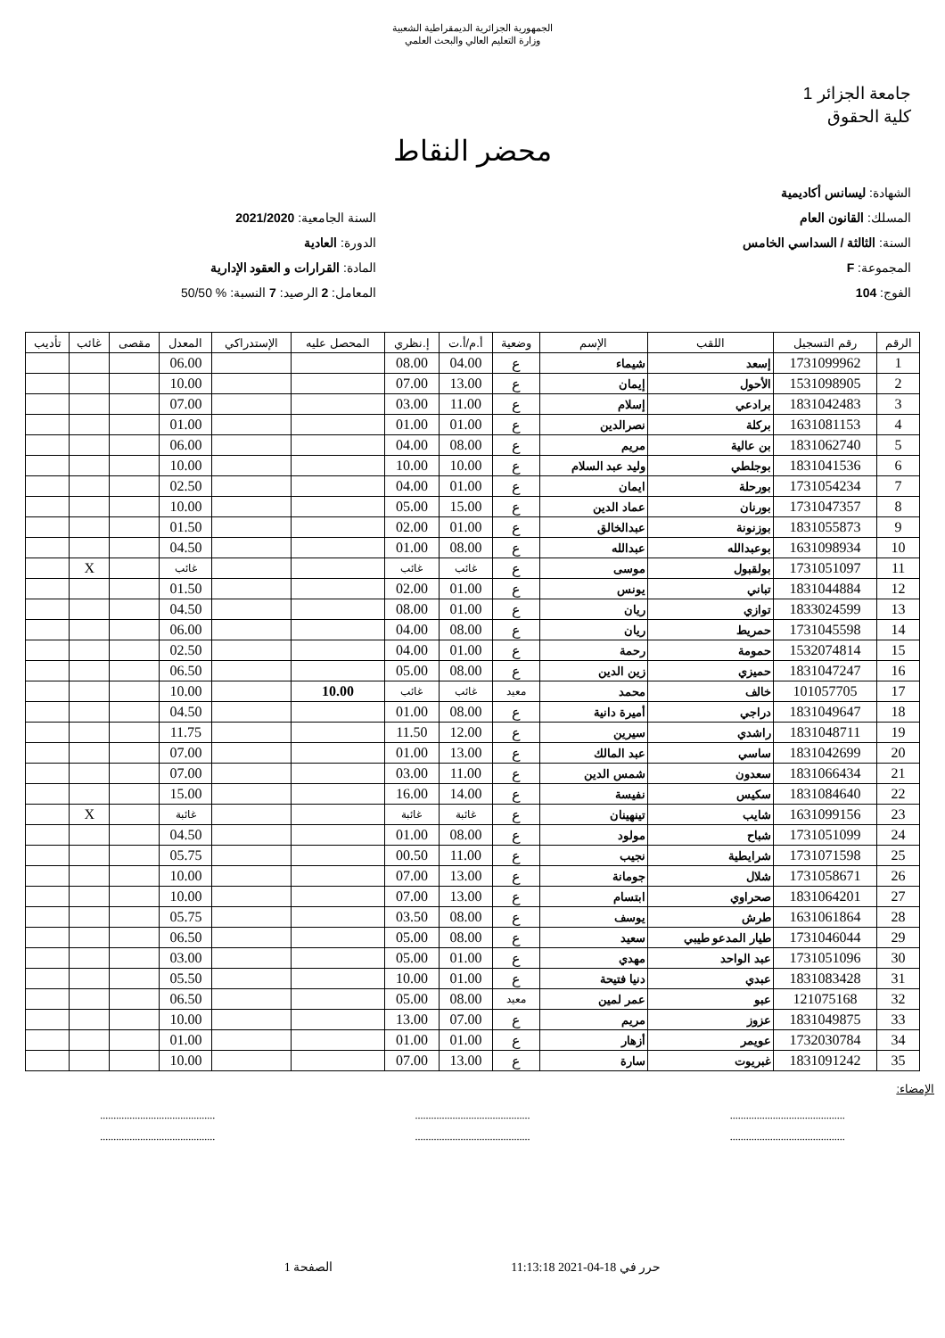الجمهورية الجزائرية الديمقراطية الشعبية
وزارة التعليم العالي والبحث العلمي
جامعة الجزائر 1
كلية الحقوق
محضر النقاط
الشهادة: ليسانس أكاديمية
المسلك: القانون العام
السنة: الثالثة / السداسي الخامس
المجموعة: F
الفوج: 104
السنة الجامعية: 2021/2020
الدورة: العادية
المادة: القرارات و العقود الإدارية
المعامل: 2 الرصيد: 7 النسبة: % 50/50
| الرقم | رقم التسجيل | اللقب | الإسم | وضعية | أ.م/أ.ت | إ.نظري | المحصل عليه | الإستدراكي | المعدل | مقصى | غائب | تأديب |
| --- | --- | --- | --- | --- | --- | --- | --- | --- | --- | --- | --- | --- |
| 1 | 1731099962 | إسعد | شيماء | ع | 04.00 | 08.00 | | | 06.00 | | | |
| 2 | 1531098905 | الأحول | إيمان | ع | 13.00 | 07.00 | | | 10.00 | | | |
| 3 | 1831042483 | برادعي | إسلام | ع | 11.00 | 03.00 | | | 07.00 | | | |
| 4 | 1631081153 | بركلة | نصرالدين | ع | 01.00 | 01.00 | | | 01.00 | | | |
| 5 | 1831062740 | بن عالية | مريم | ع | 08.00 | 04.00 | | | 06.00 | | | |
| 6 | 1831041536 | بوجلطي | وليد عبد السلام | ع | 10.00 | 10.00 | | | 10.00 | | | |
| 7 | 1731054234 | بورحلة | ايمان | ع | 01.00 | 04.00 | | | 02.50 | | | |
| 8 | 1731047357 | بورنان | عماد الدين | ع | 15.00 | 05.00 | | | 10.00 | | | |
| 9 | 1831055873 | بوزنونة | عبدالخالق | ع | 01.00 | 02.00 | | | 01.50 | | | |
| 10 | 1631098934 | بوعبدالله | عبدالله | ع | 08.00 | 01.00 | | | 04.50 | | | |
| 11 | 1731051097 | بولقبول | موسى | ع | غائب | غائب | | | غائب | | X | |
| 12 | 1831044884 | تباني | يونس | ع | 01.00 | 02.00 | | | 01.50 | | | |
| 13 | 1833024599 | توازي | ريان | ع | 01.00 | 08.00 | | | 04.50 | | | |
| 14 | 1731045598 | حمريط | ريان | ع | 08.00 | 04.00 | | | 06.00 | | | |
| 15 | 1532074814 | حمومة | رحمة | ع | 01.00 | 04.00 | | | 02.50 | | | |
| 16 | 1831047247 | حميزي | زين الدين | ع | 08.00 | 05.00 | | | 06.50 | | | |
| 17 | 101057705 | خالف | محمد | معيد | غائب | غائب | 10.00 | | 10.00 | | | |
| 18 | 1831049647 | دراجي | أميرة دانية | ع | 08.00 | 01.00 | | | 04.50 | | | |
| 19 | 1831048711 | راشدي | سيرين | ع | 12.00 | 11.50 | | | 11.75 | | | |
| 20 | 1831042699 | ساسي | عبد المالك | ع | 13.00 | 01.00 | | | 07.00 | | | |
| 21 | 1831066434 | سعدون | شمس الدين | ع | 11.00 | 03.00 | | | 07.00 | | | |
| 22 | 1831084640 | سكيس | نفيسة | ع | 14.00 | 16.00 | | | 15.00 | | | |
| 23 | 1631099156 | شايب | تينهينان | ع | غائبة | غائبة | | | غائبة | | X | |
| 24 | 1731051099 | شباح | مولود | ع | 08.00 | 01.00 | | | 04.50 | | | |
| 25 | 1731071598 | شرايطية | نجيب | ع | 11.00 | 00.50 | | | 05.75 | | | |
| 26 | 1731058671 | شلال | جومانة | ع | 13.00 | 07.00 | | | 10.00 | | | |
| 27 | 1831064201 | صحراوي | ابتسام | ع | 13.00 | 07.00 | | | 10.00 | | | |
| 28 | 1631061864 | طرش | يوسف | ع | 08.00 | 03.50 | | | 05.75 | | | |
| 29 | 1731046044 | طيار المدعو طيبي | سعيد | ع | 08.00 | 05.00 | | | 06.50 | | | |
| 30 | 1731051096 | عبد الواحد | مهدي | ع | 01.00 | 05.00 | | | 03.00 | | | |
| 31 | 1831083428 | عبدي | دنيا فتيحة | ع | 01.00 | 10.00 | | | 05.50 | | | |
| 32 | 121075168 | عبو | عمر لمين | معيد | 08.00 | 05.00 | | | 06.50 | | | |
| 33 | 1831049875 | عزوز | مريم | ع | 07.00 | 13.00 | | | 10.00 | | | |
| 34 | 1732030784 | عويمر | أزهار | ع | 01.00 | 01.00 | | | 01.00 | | | |
| 35 | 1831091242 | غبريوت | سارة | ع | 13.00 | 07.00 | | | 10.00 | | | |
الإمضاء:
...........................................
......................................................................................
......................................................................................
...........................................
حرر في 18-04-2021 11:13:18 الصفحة 1